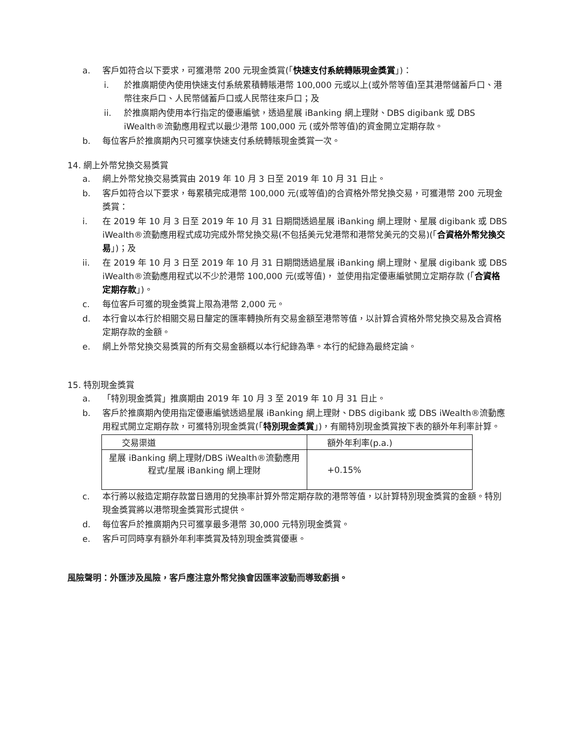a. 客戶如符合以下要求，可獲港幣 200 元現金獎賞(「快速支付系統轉賬現金獎賞」)：
i. 於推廣期使內使用快速支付系統累積轉賬港幣 100,000 元或以上(或外幣等值)至其港幣儲蓄戶口、港幣往來戶口、人民幣儲蓄戶口或人民幣往來戶口；及
ii. 於推廣期內使用本行指定的優惠編號，透過星展 iBanking 網上理財、DBS digibank 或 DBS iWealth®流動應用程式以最少港幣 100,000 元 (或外幣等值)的資金開立定期存款。
b. 每位客戶於推廣期內只可獲享快速支付系統轉賬現金獎賞一次。
14. 網上外幣兌換交易獎賞
a. 網上外幣兌換交易獎賞由 2019 年 10 月 3 日至 2019 年 10 月 31 日止。
b. 客戶如符合以下要求，每累積完成港幣 100,000 元(或等值)的合資格外幣兌換交易，可獲港幣 200 元現金獎賞：
i. 在 2019 年 10 月 3 日至 2019 年 10 月 31 日期間透過星展 iBanking 網上理財、星展 digibank 或 DBS iWealth®流動應用程式成功完成外幣兌換交易(不包括美元兌港幣和港幣兌美元的交易)(「合資格外幣兌換交易」)；及
ii. 在 2019 年 10 月 3 日至 2019 年 10 月 31 日期間透過星展 iBanking 網上理財、星展 digibank 或 DBS iWealth®流動應用程式以不少於港幣 100,000 元(或等值)， 並使用指定優惠編號開立定期存款 (「合資格定期存款」)。
c. 每位客戶可獲的現金獎賞上限為港幣 2,000 元。
d. 本行會以本行於相關交易日釐定的匯率轉換所有交易金額至港幣等值，以計算合資格外幣兌換交易及合資格定期存款的金額。
e. 網上外幣兌換交易獎賞的所有交易金額概以本行紀錄為準。本行的紀錄為最終定論。
15. 特別現金獎賞
a. 「特別現金獎賞」推廣期由 2019 年 10 月 3 至 2019 年 10 月 31 日止。
b. 客戶於推廣期內使用指定優惠編號透過星展 iBanking 網上理財、DBS digibank 或 DBS iWealth®流動應用程式開立定期存款，可獲特別現金獎賞(「特別現金獎賞」)，有關特別現金獎賞按下表的額外年利率計算。
| 交易渠道 | 額外年利率(p.a.) |
| 星展 iBanking 網上理財/DBS iWealth®流動應用程式/星展 iBanking 網上理財 | +0.15% |
c. 本行將以敍造定期存款當日適用的兌換率計算外幣定期存款的港幣等值，以計算特別現金獎賞的金額。特別現金獎賞將以港幣現金獎賞形式提供。
d. 每位客戶於推廣期內只可獲享最多港幣 30,000 元特別現金獎賞。
e. 客戶可同時享有額外年利率獎賞及特別現金獎賞優惠。
風險聲明：外匯涉及風險，客戶應注意外幣兌換會因匯率波動而導致虧損。